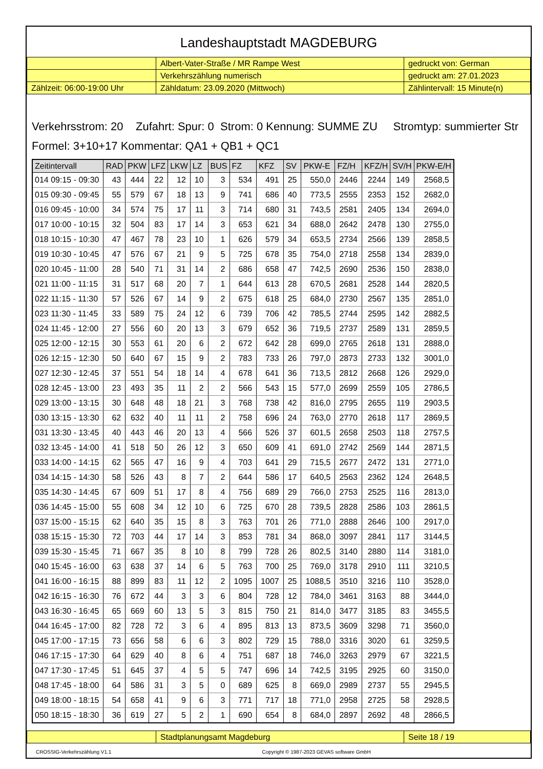Landeshauptstadt MAGDEBURG
| | Albert-Vater-Straße / MR Rampe West | gedruckt von: German |
| | Verkehrszählung numerisch | gedruckt am: 27.01.2023 |
| Zählzeit: 06:00-19:00 Uhr | Zähldatum: 23.09.2020 (Mittwoch) | Zählintervall: 15 Minute(n) |
Verkehrsstrom: 20 Zufahrt: Spur: 0 Strom: 0 Kennung: SUMME ZU Stromtyp: summierter Str
Formel: 3+10+17 Kommentar: QA1 + QB1 + QC1
| Zeitintervall | RAD | PKW | LFZ | LKW | LZ | BUS | FZ | KFZ | SV | PKW-E | FZ/H | KFZ/H | SV/H | PKW-E/H |
| --- | --- | --- | --- | --- | --- | --- | --- | --- | --- | --- | --- | --- | --- | --- |
| 014 09:15 - 09:30 | 43 | 444 | 22 | 12 | 10 | 3 | 534 | 491 | 25 | 550,0 | 2446 | 2244 | 149 | 2568,5 |
| 015 09:30 - 09:45 | 55 | 579 | 67 | 18 | 13 | 9 | 741 | 686 | 40 | 773,5 | 2555 | 2353 | 152 | 2682,0 |
| 016 09:45 - 10:00 | 34 | 574 | 75 | 17 | 11 | 3 | 714 | 680 | 31 | 743,5 | 2581 | 2405 | 134 | 2694,0 |
| 017 10:00 - 10:15 | 32 | 504 | 83 | 17 | 14 | 3 | 653 | 621 | 34 | 688,0 | 2642 | 2478 | 130 | 2755,0 |
| 018 10:15 - 10:30 | 47 | 467 | 78 | 23 | 10 | 1 | 626 | 579 | 34 | 653,5 | 2734 | 2566 | 139 | 2858,5 |
| 019 10:30 - 10:45 | 47 | 576 | 67 | 21 | 9 | 5 | 725 | 678 | 35 | 754,0 | 2718 | 2558 | 134 | 2839,0 |
| 020 10:45 - 11:00 | 28 | 540 | 71 | 31 | 14 | 2 | 686 | 658 | 47 | 742,5 | 2690 | 2536 | 150 | 2838,0 |
| 021 11:00 - 11:15 | 31 | 517 | 68 | 20 | 7 | 1 | 644 | 613 | 28 | 670,5 | 2681 | 2528 | 144 | 2820,5 |
| 022 11:15 - 11:30 | 57 | 526 | 67 | 14 | 9 | 2 | 675 | 618 | 25 | 684,0 | 2730 | 2567 | 135 | 2851,0 |
| 023 11:30 - 11:45 | 33 | 589 | 75 | 24 | 12 | 6 | 739 | 706 | 42 | 785,5 | 2744 | 2595 | 142 | 2882,5 |
| 024 11:45 - 12:00 | 27 | 556 | 60 | 20 | 13 | 3 | 679 | 652 | 36 | 719,5 | 2737 | 2589 | 131 | 2859,5 |
| 025 12:00 - 12:15 | 30 | 553 | 61 | 20 | 6 | 2 | 672 | 642 | 28 | 699,0 | 2765 | 2618 | 131 | 2888,0 |
| 026 12:15 - 12:30 | 50 | 640 | 67 | 15 | 9 | 2 | 783 | 733 | 26 | 797,0 | 2873 | 2733 | 132 | 3001,0 |
| 027 12:30 - 12:45 | 37 | 551 | 54 | 18 | 14 | 4 | 678 | 641 | 36 | 713,5 | 2812 | 2668 | 126 | 2929,0 |
| 028 12:45 - 13:00 | 23 | 493 | 35 | 11 | 2 | 2 | 566 | 543 | 15 | 577,0 | 2699 | 2559 | 105 | 2786,5 |
| 029 13:00 - 13:15 | 30 | 648 | 48 | 18 | 21 | 3 | 768 | 738 | 42 | 816,0 | 2795 | 2655 | 119 | 2903,5 |
| 030 13:15 - 13:30 | 62 | 632 | 40 | 11 | 11 | 2 | 758 | 696 | 24 | 763,0 | 2770 | 2618 | 117 | 2869,5 |
| 031 13:30 - 13:45 | 40 | 443 | 46 | 20 | 13 | 4 | 566 | 526 | 37 | 601,5 | 2658 | 2503 | 118 | 2757,5 |
| 032 13:45 - 14:00 | 41 | 518 | 50 | 26 | 12 | 3 | 650 | 609 | 41 | 691,0 | 2742 | 2569 | 144 | 2871,5 |
| 033 14:00 - 14:15 | 62 | 565 | 47 | 16 | 9 | 4 | 703 | 641 | 29 | 715,5 | 2677 | 2472 | 131 | 2771,0 |
| 034 14:15 - 14:30 | 58 | 526 | 43 | 8 | 7 | 2 | 644 | 586 | 17 | 640,5 | 2563 | 2362 | 124 | 2648,5 |
| 035 14:30 - 14:45 | 67 | 609 | 51 | 17 | 8 | 4 | 756 | 689 | 29 | 766,0 | 2753 | 2525 | 116 | 2813,0 |
| 036 14:45 - 15:00 | 55 | 608 | 34 | 12 | 10 | 6 | 725 | 670 | 28 | 739,5 | 2828 | 2586 | 103 | 2861,5 |
| 037 15:00 - 15:15 | 62 | 640 | 35 | 15 | 8 | 3 | 763 | 701 | 26 | 771,0 | 2888 | 2646 | 100 | 2917,0 |
| 038 15:15 - 15:30 | 72 | 703 | 44 | 17 | 14 | 3 | 853 | 781 | 34 | 868,0 | 3097 | 2841 | 117 | 3144,5 |
| 039 15:30 - 15:45 | 71 | 667 | 35 | 8 | 10 | 8 | 799 | 728 | 26 | 802,5 | 3140 | 2880 | 114 | 3181,0 |
| 040 15:45 - 16:00 | 63 | 638 | 37 | 14 | 6 | 5 | 763 | 700 | 25 | 769,0 | 3178 | 2910 | 111 | 3210,5 |
| 041 16:00 - 16:15 | 88 | 899 | 83 | 11 | 12 | 2 | 1095 | 1007 | 25 | 1088,5 | 3510 | 3216 | 110 | 3528,0 |
| 042 16:15 - 16:30 | 76 | 672 | 44 | 3 | 3 | 6 | 804 | 728 | 12 | 784,0 | 3461 | 3163 | 88 | 3444,0 |
| 043 16:30 - 16:45 | 65 | 669 | 60 | 13 | 5 | 3 | 815 | 750 | 21 | 814,0 | 3477 | 3185 | 83 | 3455,5 |
| 044 16:45 - 17:00 | 82 | 728 | 72 | 3 | 6 | 4 | 895 | 813 | 13 | 873,5 | 3609 | 3298 | 71 | 3560,0 |
| 045 17:00 - 17:15 | 73 | 656 | 58 | 6 | 6 | 3 | 802 | 729 | 15 | 788,0 | 3316 | 3020 | 61 | 3259,5 |
| 046 17:15 - 17:30 | 64 | 629 | 40 | 8 | 6 | 4 | 751 | 687 | 18 | 746,0 | 3263 | 2979 | 67 | 3221,5 |
| 047 17:30 - 17:45 | 51 | 645 | 37 | 4 | 5 | 5 | 747 | 696 | 14 | 742,5 | 3195 | 2925 | 60 | 3150,0 |
| 048 17:45 - 18:00 | 64 | 586 | 31 | 3 | 5 | 0 | 689 | 625 | 8 | 669,0 | 2989 | 2737 | 55 | 2945,5 |
| 049 18:00 - 18:15 | 54 | 658 | 41 | 9 | 6 | 3 | 771 | 717 | 18 | 771,0 | 2958 | 2725 | 58 | 2928,5 |
| 050 18:15 - 18:30 | 36 | 619 | 27 | 5 | 2 | 1 | 690 | 654 | 8 | 684,0 | 2897 | 2692 | 48 | 2866,5 |
| | Stadtplanungsamt Magdeburg | Seite 18 / 19 |
CROSSIG-Verkehrszählung V1.1 Copyright © 1987-2023 GEVAS software GmbH